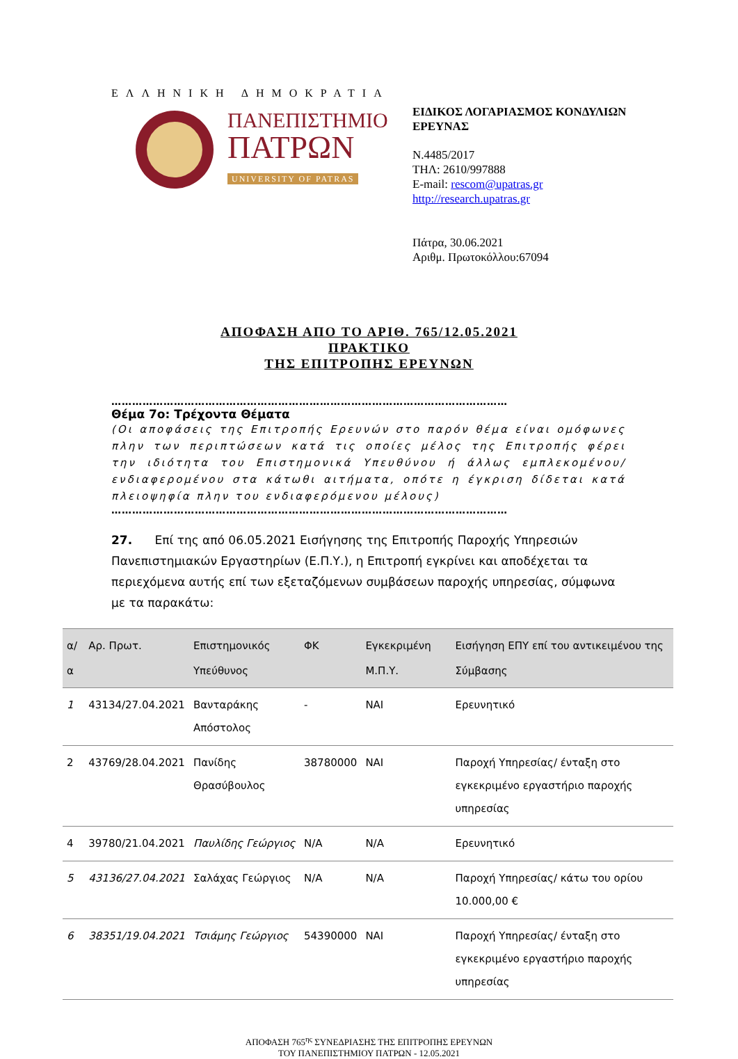ΕΛΛΗΝΙΚΗ ΔΗΜΟΚΡΑΤΙΑ
ΠΑΝΕΠΙΣΤΗΜΙΟ
ΠΑΤΡΩΝ
UNIVERSITY OF PATRAS
ΕΙΔΙΚΟΣ ΛΟΓΑΡΙΑΣΜΟΣ ΚΟΝΔΥΛΙΩΝ
ΕΡΕΥΝΑΣ
Ν.4485/2017
ΤΗΛ: 2610/997888
E-mail: rescom@upatras.gr
http://research.upatras.gr
Πάτρα, 30.06.2021
Αριθμ. Πρωτοκόλλου:67094
ΑΠΟΦΑΣΗ ΑΠΟ ΤΟ ΑΡΙΘ. 765/12.05.2021
ΠΡΑΚΤΙΚΟ
ΤΗΣ ΕΠΙΤΡΟΠΗΣ ΕΡΕΥΝΩΝ
……………………………………………………………………………………………………
Θέμα 7ο: Τρέχοντα Θέματα
(Οι αποφάσεις της Επιτροπής Ερευνών στο παρόν θέμα είναι ομόφωνες πλην των περιπτώσεων κατά τις οποίες μέλος της Επιτροπής φέρει την ιδιότητα του Επιστημονικά Υπευθύνου ή άλλως εμπλεκομένου/ενδιαφερομένου στα κάτωθι αιτήματα, οπότε η έγκριση δίδεται κατά πλειοψηφία πλην του ενδιαφερόμενου μέλους)
……………………………………………………………………………………………………
27. Επί της από 06.05.2021 Εισήγησης της Επιτροπής Παροχής Υπηρεσιών Πανεπιστημιακών Εργαστηρίων (Ε.Π.Υ.), η Επιτροπή εγκρίνει και αποδέχεται τα περιεχόμενα αυτής επί των εξεταζόμενων συμβάσεων παροχής υπηρεσίας, σύμφωνα με τα παρακάτω:
| α/α | Αρ. Πρωτ. | Επιστημονικός Υπεύθυνος | ΦΚ | Εγκεκριμένη Μ.Π.Υ. | Εισήγηση ΕΠΥ επί του αντικειμένου της Σύμβασης |
| --- | --- | --- | --- | --- | --- |
| 1 | 43134/27.04.2021 | Βανταράκης Απόστολος | - | ΝΑΙ | Ερευνητικό |
| 2 | 43769/28.04.2021 | Πανίδης Θρασύβουλος | 38780000 | ΝΑΙ | Παροχή Υπηρεσίας/ ένταξη στο εγκεκριμένο εργαστήριο παροχής υπηρεσίας |
| 4 | 39780/21.04.2021 | Παυλίδης Γεώργιος | N/A | N/A | Ερευνητικό |
| 5 | 43136/27.04.2021 | Σαλάχας Γεώργιος | N/A | N/A | Παροχή Υπηρεσίας/ κάτω του ορίου 10.000,00 € |
| 6 | 38351/19.04.2021 | Τσιάμης Γεώργιος | 54390000 | ΝΑΙ | Παροχή Υπηρεσίας/ ένταξη στο εγκεκριμένο εργαστήριο παροχής υπηρεσίας |
ΑΠΟΦΑΣΗ 765<sup>ης</sup> ΣΥΝΕΔΡΙΑΣΗΣ ΤΗΣ ΕΠΙΤΡΟΠΗΣ ΕΡΕΥΝΩΝ
ΤΟΥ ΠΑΝΕΠΙΣΤΗΜΙΟΥ ΠΑΤΡΩΝ - 12.05.2021